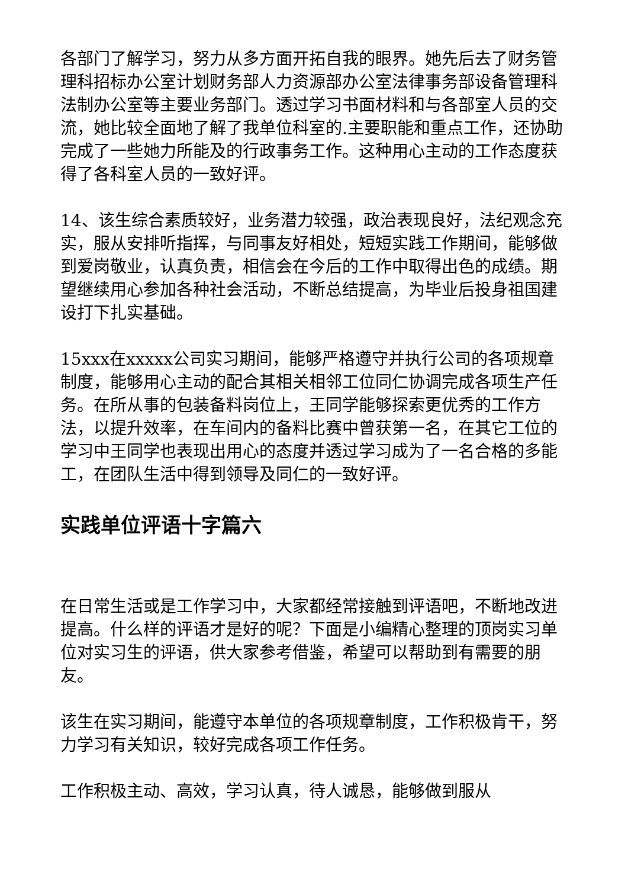各部门了解学习，努力从多方面开拓自我的眼界。她先后去了财务管理科招标办公室计划财务部人力资源部办公室法律事务部设备管理科法制办公室等主要业务部门。透过学习书面材料和与各部室人员的交流，她比较全面地了解了我单位科室的.主要职能和重点工作，还协助完成了一些她力所能及的行政事务工作。这种用心主动的工作态度获得了各科室人员的一致好评。
14、该生综合素质较好，业务潜力较强，政治表现良好，法纪观念充实，服从安排听指挥，与同事友好相处，短短实践工作期间，能够做到爱岗敬业，认真负责，相信会在今后的工作中取得出色的成绩。期望继续用心参加各种社会活动，不断总结提高，为毕业后投身祖国建设打下扎实基础。
15xxx在xxxxx公司实习期间，能够严格遵守并执行公司的各项规章制度，能够用心主动的配合其相关相邻工位同仁协调完成各项生产任务。在所从事的包装备料岗位上，王同学能够探索更优秀的工作方法，以提升效率，在车间内的备料比赛中曾获第一名，在其它工位的学习中王同学也表现出用心的态度并透过学习成为了一名合格的多能工，在团队生活中得到领导及同仁的一致好评。
实践单位评语十字篇六
在日常生活或是工作学习中，大家都经常接触到评语吧，不断地改进提高。什么样的评语才是好的呢？下面是小编精心整理的顶岗实习单位对实习生的评语，供大家参考借鉴，希望可以帮助到有需要的朋友。
该生在实习期间，能遵守本单位的各项规章制度，工作积极肯干，努力学习有关知识，较好完成各项工作任务。
工作积极主动、高效，学习认真，待人诚恳，能够做到服从